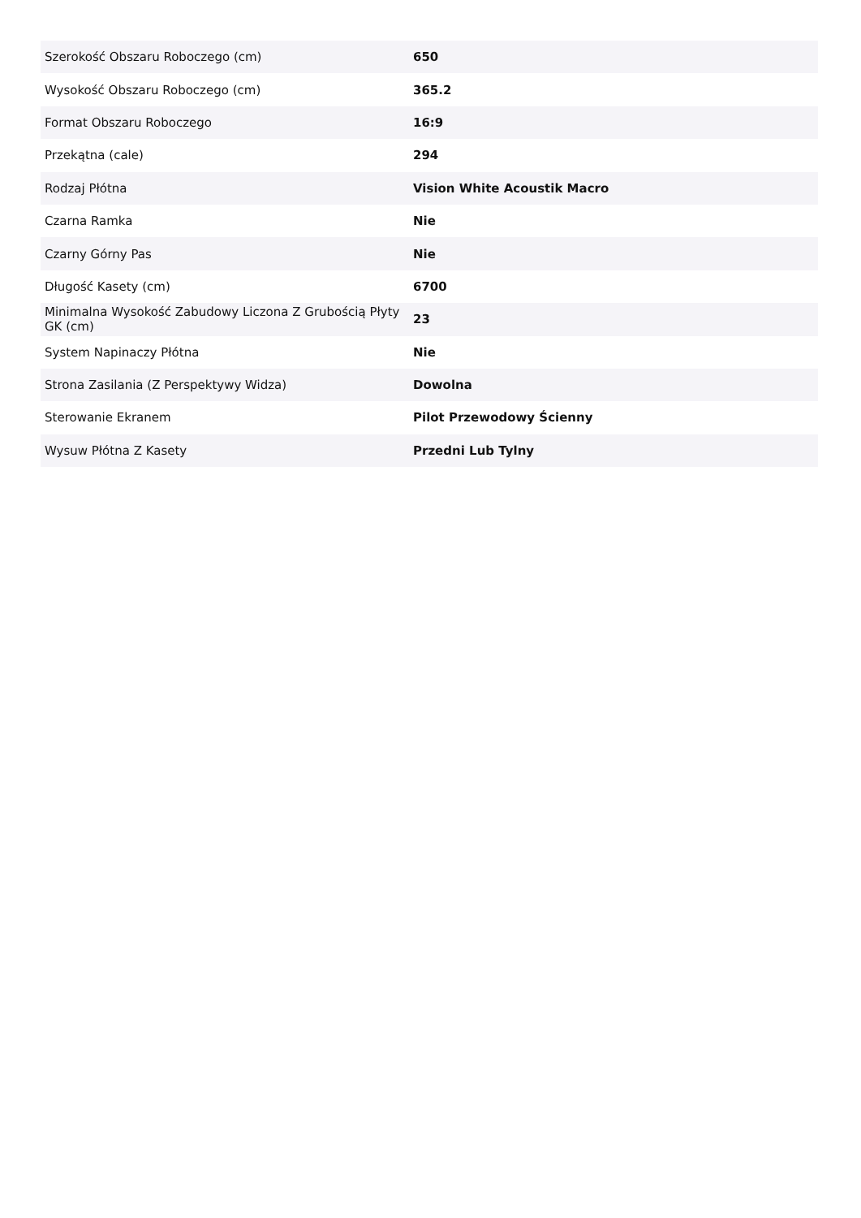| Szerokość Obszaru Roboczego (cm) | 650 |
| Wysokość Obszaru Roboczego (cm) | 365.2 |
| Format Obszaru Roboczego | 16:9 |
| Przekątna (cale) | 294 |
| Rodzaj Płótna | Vision White Acoustik Macro |
| Czarna Ramka | Nie |
| Czarny Górny Pas | Nie |
| Długość Kasety (cm) | 6700 |
| Minimalna Wysokość Zabudowy Liczona Z Grubością Płyty GK (cm) | 23 |
| System Napinaczy Płótna | Nie |
| Strona Zasilania (Z Perspektywy Widza) | Dowolna |
| Sterowanie Ekranem | Pilot Przewodowy Ścienny |
| Wysuw Płótna Z Kasety | Przedni Lub Tylny |